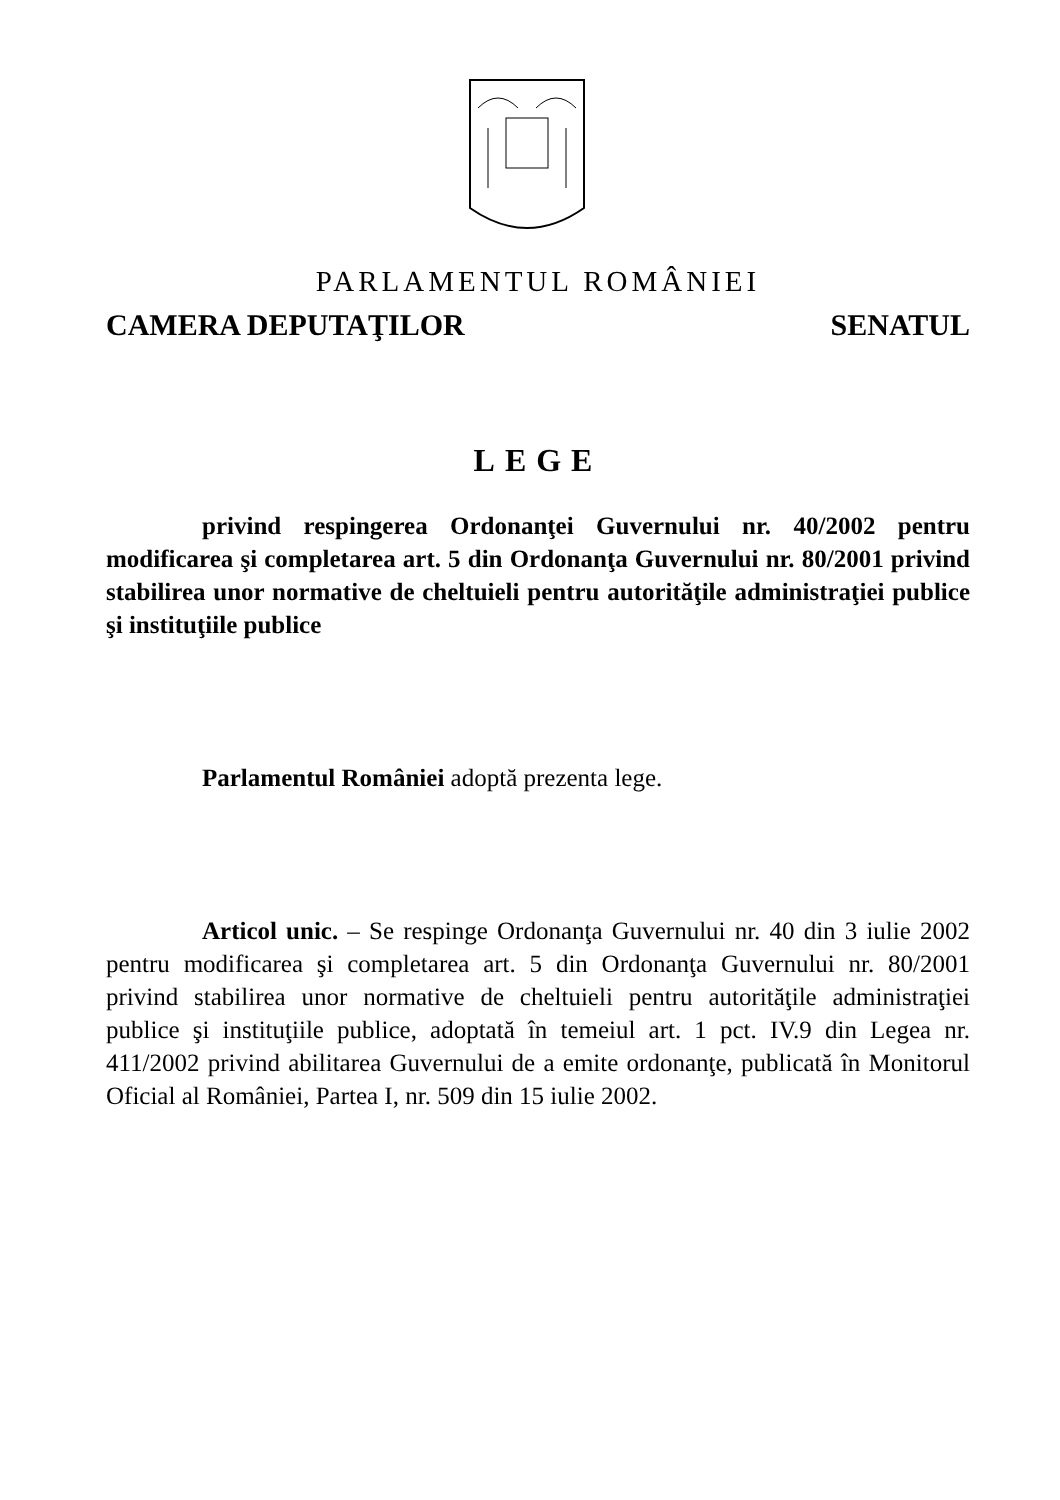PARLAMENTUL ROMÂNIEI
CAMERA DEPUTAŢILOR SENATUL
LEGE
privind respingerea Ordonanţei Guvernului nr. 40/2002 pentru modificarea şi completarea art. 5 din Ordonanţa Guvernului nr. 80/2001 privind stabilirea unor normative de cheltuieli pentru autorităţile administraţiei publice şi instituţiile publice
Parlamentul României adoptă prezenta lege.
Articol unic. – Se respinge Ordonanţa Guvernului nr. 40 din 3 iulie 2002 pentru modificarea şi completarea art. 5 din Ordonanţa Guvernului nr. 80/2001 privind stabilirea unor normative de cheltuieli pentru autorităţile administraţiei publice şi instituţiile publice, adoptată în temeiul art. 1 pct. IV.9 din Legea nr. 411/2002 privind abilitarea Guvernului de a emite ordonanţe, publicată în Monitorul Oficial al României, Partea I, nr. 509 din 15 iulie 2002.